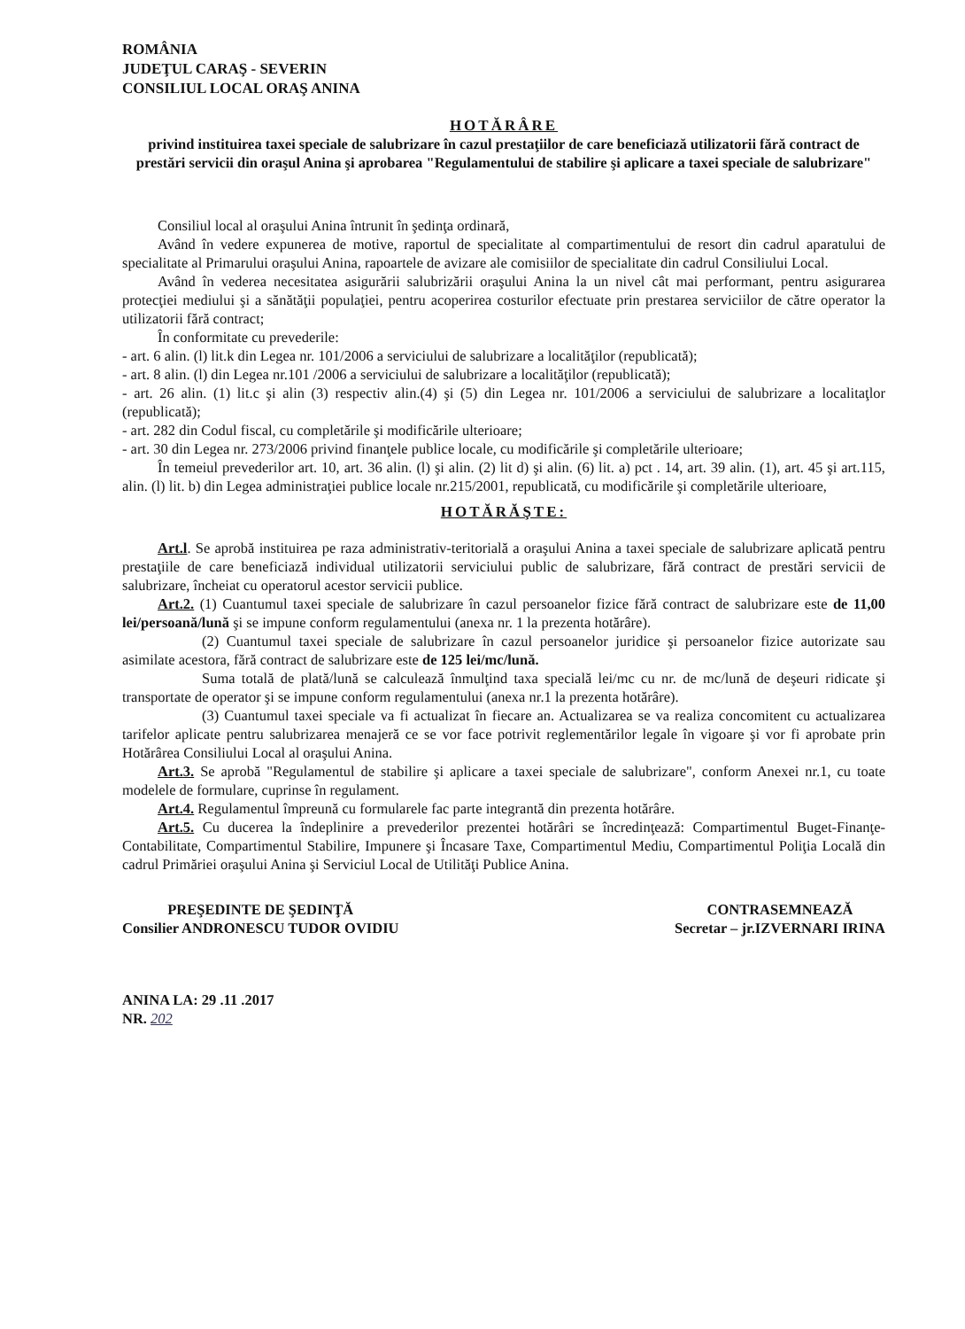ROMÂNIA
JUDEŢUL CARAŞ - SEVERIN
CONSILIUL LOCAL ORAŞ ANINA
HOTĂRÂRE
privind instituirea taxei speciale de salubrizare în cazul prestaţiilor de care beneficiază utilizatorii fără contract de prestări servicii din oraşul Anina şi aprobarea "Regulamentului de stabilire şi aplicare a taxei speciale de salubrizare"
Consiliul local al oraşului Anina întrunit în şedinţa ordinară,
Având în vedere expunerea de motive, raportul de specialitate al compartimentului de resort din cadrul aparatului de specialitate al Primarului oraşului Anina, rapoartele de avizare ale comisiilor de specialitate din cadrul Consiliului Local.
Având în vederea necesitatea asigurării salubrizării oraşului Anina la un nivel cât mai performant, pentru asigurarea protecţiei mediului şi a sănătăţii populaţiei, pentru acoperirea costurilor efectuate prin prestarea serviciilor de către operator la utilizatorii fără contract;
În conformitate cu prevederile:
- art. 6 alin. (l) lit.k din Legea nr. 101/2006 a serviciului de salubrizare a localităţilor (republicată);
- art. 8 alin. (l) din Legea nr.101 /2006 a serviciului de salubrizare a localităţilor (republicată);
- art. 26 alin. (1) lit.c şi alin (3) respectiv alin.(4) şi (5) din Legea nr. 101/2006 a serviciului de salubrizare a localitaţlor (republicată);
- art. 282 din Codul fiscal, cu completările şi modificările ulterioare;
- art. 30 din Legea nr. 273/2006 privind finanţele publice locale, cu modificările şi completările ulterioare;
În temeiul prevederilor art. 10, art. 36 alin. (l) şi alin. (2) lit d) şi alin. (6) lit. a) pct . 14, art. 39 alin. (1), art. 45 şi art.115, alin. (l) lit. b) din Legea administraţiei publice locale nr.215/2001, republicată, cu modificările şi completările ulterioare,
HOTĂRĂŞTE:
Art.l. Se aprobă instituirea pe raza administrativ-teritorială a oraşului Anina a taxei speciale de salubrizare aplicată pentru prestaţiile de care beneficiază individual utilizatorii serviciului public de salubrizare, fără contract de prestări servicii de salubrizare, încheiat cu operatorul acestor servicii publice.
Art.2. (1) Cuantumul taxei speciale de salubrizare în cazul persoanelor fizice fără contract de salubrizare este de 11,00 lei/persoană/lună şi se impune conform regulamentului (anexa nr. 1 la prezenta hotărâre).
(2) Cuantumul taxei speciale de salubrizare în cazul persoanelor juridice şi persoanelor fizice autorizate sau asimilate acestora, fără contract de salubrizare este de 125 lei/mc/lună.
Suma totală de plată/lună se calculează înmulţind taxa specială lei/mc cu nr. de mc/lună de deşeuri ridicate şi transportate de operator şi se impune conform regulamentului (anexa nr.1 la prezenta hotărâre).
(3) Cuantumul taxei speciale va fi actualizat în fiecare an. Actualizarea se va realiza concomitent cu actualizarea tarifelor aplicate pentru salubrizarea menajeră ce se vor face potrivit reglementărilor legale în vigoare şi vor fi aprobate prin Hotărârea Consiliului Local al oraşului Anina.
Art.3. Se aprobă "Regulamentul de stabilire şi aplicare a taxei speciale de salubrizare", conform Anexei nr.1, cu toate modelele de formulare, cuprinse în regulament.
Art.4. Regulamentul împreună cu formularele fac parte integrantă din prezenta hotărâre.
Art.5. Cu ducerea la îndeplinire a prevederilor prezentei hotărâri se încredinţează: Compartimentul Buget-Finanţe-Contabilitate, Compartimentul Stabilire, Impunere şi Încasare Taxe, Compartimentul Mediu, Compartimentul Poliţia Locală din cadrul Primăriei oraşului Anina şi Serviciul Local de Utilităţi Publice Anina.
PREŞEDINTE DE ŞEDINŢĂ
Consilier ANDRONESCU TUDOR OVIDIU
CONTRASEMNEAZĂ
Secretar – jr.IZVERNARI IRINA
ANINA LA: 29 .11 .2017
NR. 202